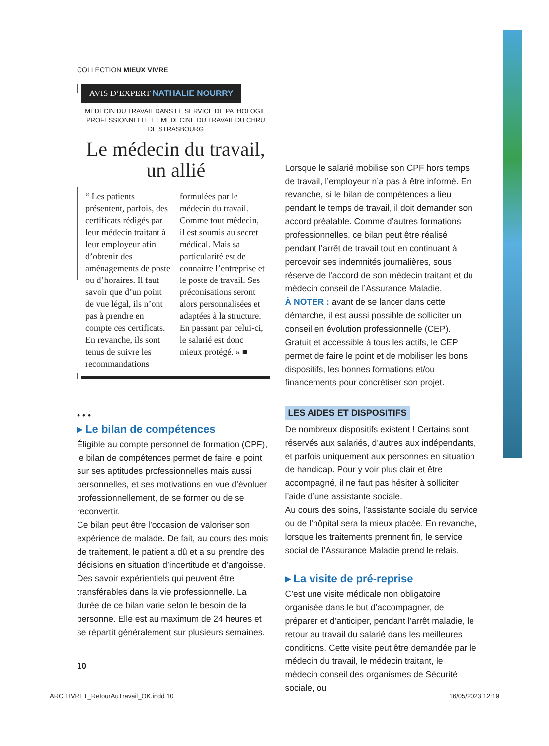COLLECTION MIEUX VIVRE
AVIS D’EXPERT NATHALIE NOURRY
MÉDECIN DU TRAVAIL DANS LE SERVICE DE PATHOLOGIE PROFESSIONNELLE ET MÉDECINE DU TRAVAIL DU CHRU DE STRASBOURG
Le médecin du travail, un allié
“ Les patients présentent, parfois, des certificats rédigés par leur médecin traitant à leur employeur afin d’obtenir des aménagements de poste ou d’horaires. Il faut savoir que d’un point de vue légal, ils n’ont pas à prendre en compte ces certificats. En revanche, ils sont tenus de suivre les recommandations
formulées par le médecin du travail. Comme tout médecin, il est soumis au secret médical. Mais sa particularité est de connaitre l’entreprise et le poste de travail. Ses préconisations seront alors personnalisées et adaptées à la structure. En passant par celui-ci, le salarié est donc mieux protégé. » ■
• • •
▸ Le bilan de compétences
Éligible au compte personnel de formation (CPF), le bilan de compétences permet de faire le point sur ses aptitudes professionnelles mais aussi personnelles, et ses motivations en vue d’évoluer professionnellement, de se former ou de se reconvertir.
Ce bilan peut être l’occasion de valoriser son expérience de malade. De fait, au cours des mois de traitement, le patient a dû et a su prendre des décisions en situation d’incertitude et d’angoisse. Des savoir expérientiels qui peuvent être transférables dans la vie professionnelle. La durée de ce bilan varie selon le besoin de la personne. Elle est au maximum de 24 heures et se répartit généralement sur plusieurs semaines.
Lorsque le salarié mobilise son CPF hors temps de travail, l’employeur n’a pas à être informé. En revanche, si le bilan de compétences a lieu pendant le temps de travail, il doit demander son accord préalable. Comme d’autres formations professionnelles, ce bilan peut être réalisé pendant l’arrêt de travail tout en continuant à percevoir ses indemnités journalières, sous réserve de l’accord de son médecin traitant et du médecin conseil de l’Assurance Maladie.
À NOTER : avant de se lancer dans cette démarche, il est aussi possible de solliciter un conseil en évolution professionnelle (CEP). Gratuit et accessible à tous les actifs, le CEP permet de faire le point et de mobiliser les bons dispositifs, les bonnes formations et/ou financements pour concrétiser son projet.
LES AIDES ET DISPOSITIFS
De nombreux dispositifs existent ! Certains sont réservés aux salariés, d’autres aux indépendants, et parfois uniquement aux personnes en situation de handicap. Pour y voir plus clair et être accompagné, il ne faut pas hésiter à solliciter l’aide d’une assistante sociale.
Au cours des soins, l’assistante sociale du service ou de l’hôpital sera la mieux placée. En revanche, lorsque les traitements prennent fin, le service social de l’Assurance Maladie prend le relais.
▸ La visite de pré-reprise
C’est une visite médicale non obligatoire organisée dans le but d’accompagner, de préparer et d’anticiper, pendant l’arrêt maladie, le retour au travail du salarié dans les meilleures conditions. Cette visite peut être demandée par le médecin du travail, le médecin traitant, le médecin conseil des organismes de Sécurité sociale, ou
10
ARC LIVRET_RetourAuTravail_OK.indd 10 16/05/2023 12:19